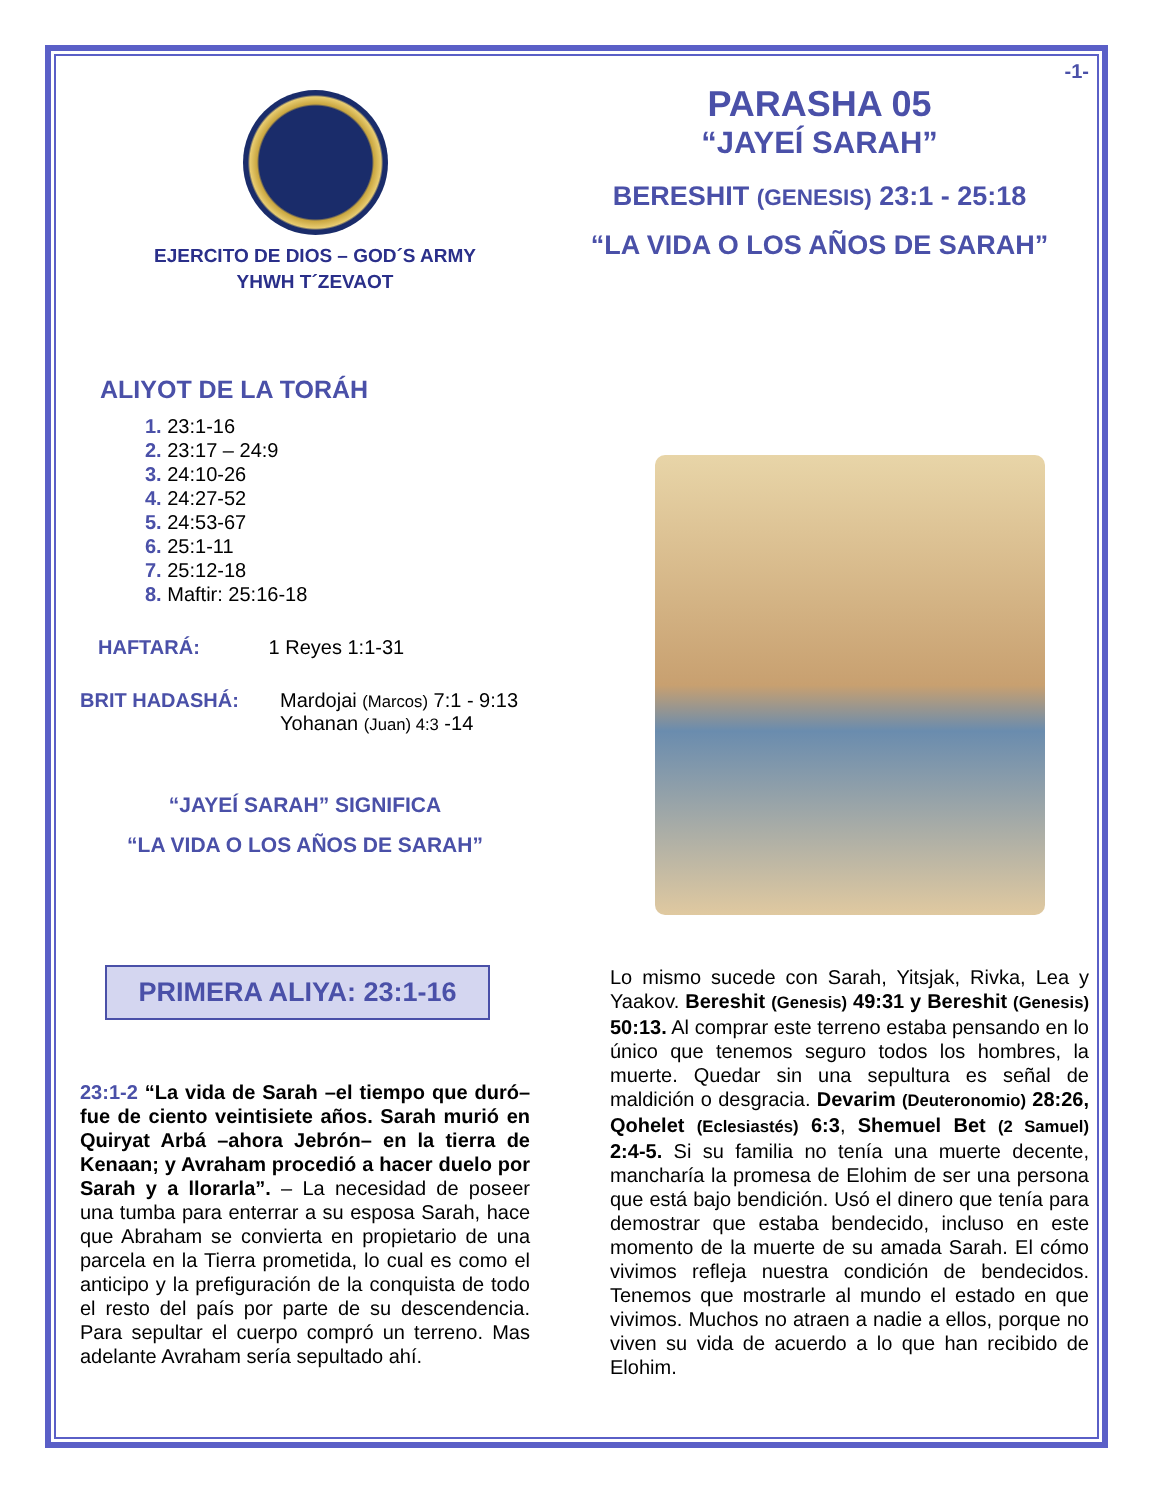EJERCITO DE DIOS – GOD´S ARMY
YHWH T´ZEVAOT
-1-
PARASHA 05
“JAYEÍ SARAH”
BERESHIT (GENESIS) 23:1 - 25:18
“LA VIDA O LOS AÑOS DE SARAH”
ALIYOT DE LA TORÁH
1. 23:1-16
2. 23:17 – 24:9
3. 24:10-26
4. 24:27-52
5. 24:53-67
6. 25:1-11
7. 25:12-18
8. Maftir: 25:16-18
HAFTARÁ: 1 Reyes 1:1-31
BRIT HADASHÁ: Mardojai (Marcos) 7:1 - 9:13
Yohanan (Juan) 4:3 -14
“JAYEÍ SARAH” SIGNIFICA
“LA VIDA O LOS AÑOS DE SARAH”
PRIMERA ALIYA: 23:1-16
23:1-2 “La vida de Sarah –el tiempo que duró– fue de ciento veintisiete años. Sarah murió en Quiryat Arbá –ahora Jebrón– en la tierra de Kenaan; y Avraham procedió a hacer duelo por Sarah y a llorarla”. – La necesidad de poseer una tumba para enterrar a su esposa Sarah, hace que Abraham se convierta en propietario de una parcela en la Tierra prometida, lo cual es como el anticipo y la prefiguración de la conquista de todo el resto del país por parte de su descendencia. Para sepultar el cuerpo compró un terreno. Mas adelante Avraham sería sepultado ahí.
Lo mismo sucede con Sarah, Yitsjak, Rivka, Lea y Yaakov. Bereshit (Genesis) 49:31 y Bereshit (Genesis) 50:13. Al comprar este terreno estaba pensando en lo único que tenemos seguro todos los hombres, la muerte. Quedar sin una sepultura es señal de maldición o desgracia. Devarim (Deuteronomio) 28:26, Qohelet (Eclesiastés) 6:3, Shemuel Bet (2 Samuel) 2:4-5. Si su familia no tenía una muerte decente, mancharía la promesa de Elohim de ser una persona que está bajo bendición. Usó el dinero que tenía para demostrar que estaba bendecido, incluso en este momento de la muerte de su amada Sarah. El cómo vivimos refleja nuestra condición de bendecidos. Tenemos que mostrarle al mundo el estado en que vivimos. Muchos no atraen a nadie a ellos, porque no viven su vida de acuerdo a lo que han recibido de Elohim.